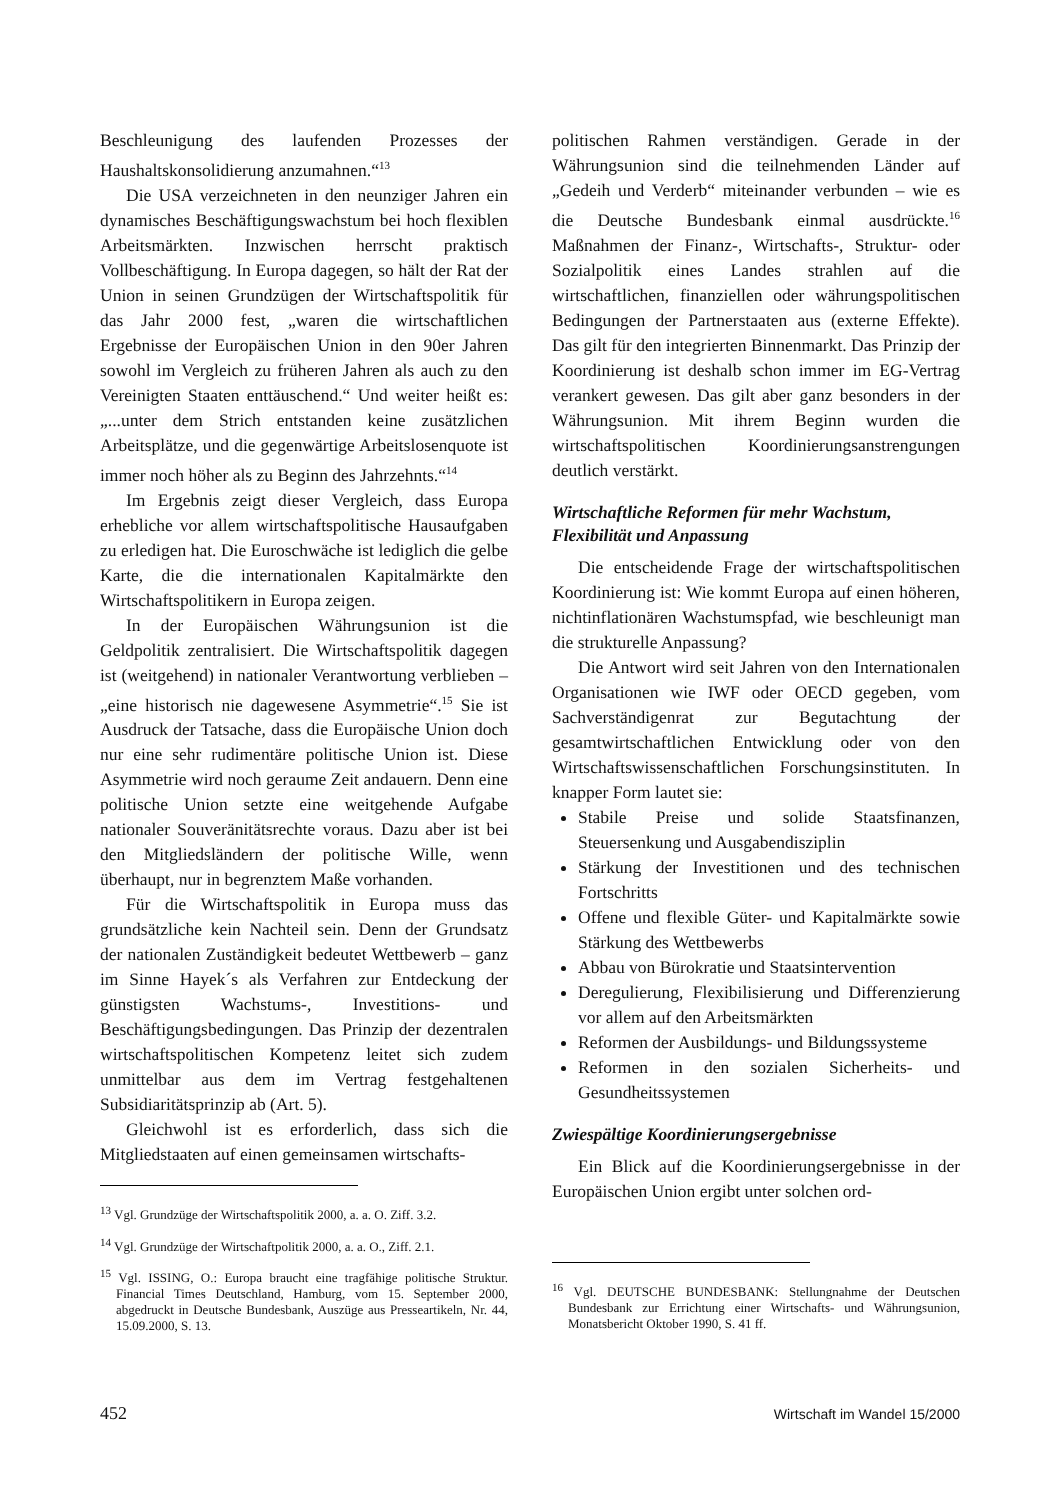Beschleunigung des laufenden Prozesses der Haushaltskonsolidierung anzumahnen.“<sup>13</sup>
Die USA verzeichneten in den neunziger Jahren ein dynamisches Beschäftigungswachstum bei hoch flexiblen Arbeitsmärkten. Inzwischen herrscht praktisch Vollbeschäftigung. In Europa dagegen, so hält der Rat der Union in seinen Grundzügen der Wirtschaftspolitik für das Jahr 2000 fest, „waren die wirtschaftlichen Ergebnisse der Europäischen Union in den 90er Jahren sowohl im Vergleich zu früheren Jahren als auch zu den Vereinigten Staaten enttäuschend.“ Und weiter heißt es: „...unter dem Strich entstanden keine zusätzlichen Arbeitsplätze, und die gegenwärtige Arbeitslosenquote ist immer noch höher als zu Beginn des Jahrzehnts.“<sup>14</sup>
Im Ergebnis zeigt dieser Vergleich, dass Europa erhebliche vor allem wirtschaftspolitische Hausaufgaben zu erledigen hat. Die Euroschwäche ist lediglich die gelbe Karte, die die internationalen Kapitalmärkte den Wirtschaftspolitikern in Europa zeigen.
In der Europäischen Währungsunion ist die Geldpolitik zentralisiert. Die Wirtschaftspolitik dagegen ist (weitgehend) in nationaler Verantwortung verblieben – „eine historisch nie dagewesene Asymmetrie“.<sup>15</sup> Sie ist Ausdruck der Tatsache, dass die Europäische Union doch nur eine sehr rudimentäre politische Union ist. Diese Asymmetrie wird noch geraume Zeit andauern. Denn eine politische Union setzte eine weitgehende Aufgabe nationaler Souveränitätsrechte voraus. Dazu aber ist bei den Mitgliedsländern der politische Wille, wenn überhaupt, nur in begrenztem Maße vorhanden.
Für die Wirtschaftspolitik in Europa muss das grundsätzliche kein Nachteil sein. Denn der Grundsatz der nationalen Zuständigkeit bedeutet Wettbewerb – ganz im Sinne Hayek´s als Verfahren zur Entdeckung der günstigsten Wachstums-, Investitions- und Beschäftigungsbedingungen. Das Prinzip der dezentralen wirtschaftspolitischen Kompetenz leitet sich zudem unmittelbar aus dem im Vertrag festgehaltenen Subsidiaritätsprinzip ab (Art. 5).
Gleichwohl ist es erforderlich, dass sich die Mitgliedstaaten auf einen gemeinsamen wirtschafts-
<sup>13</sup> Vgl. Grundzüge der Wirtschaftspolitik 2000, a. a. O. Ziff. 3.2.
<sup>14</sup> Vgl. Grundzüge der Wirtschaftpolitik 2000, a. a. O., Ziff. 2.1.
<sup>15</sup> Vgl. ISSING, O.: Europa braucht eine tragfähige politische Struktur. Financial Times Deutschland, Hamburg, vom 15. September 2000, abgedruckt in Deutsche Bundesbank, Auszüge aus Presseartikeln, Nr. 44, 15.09.2000, S. 13.
politischen Rahmen verständigen. Gerade in der Währungsunion sind die teilnehmenden Länder auf „Gedeih und Verderb“ miteinander verbunden – wie es die Deutsche Bundesbank einmal ausdrückte.<sup>16</sup> Maßnahmen der Finanz-, Wirtschafts-, Struktur- oder Sozialpolitik eines Landes strahlen auf die wirtschaftlichen, finanziellen oder währungspolitischen Bedingungen der Partnerstaaten aus (externe Effekte). Das gilt für den integrierten Binnenmarkt. Das Prinzip der Koordinierung ist deshalb schon immer im EG-Vertrag verankert gewesen. Das gilt aber ganz besonders in der Währungsunion. Mit ihrem Beginn wurden die wirtschaftspolitischen Koordinierungsanstrengungen deutlich verstärkt.
Wirtschaftliche Reformen für mehr Wachstum, Flexibilität und Anpassung
Die entscheidende Frage der wirtschaftspolitischen Koordinierung ist: Wie kommt Europa auf einen höheren, nichtinflationären Wachstumspfad, wie beschleunigt man die strukturelle Anpassung?
Die Antwort wird seit Jahren von den Internationalen Organisationen wie IWF oder OECD gegeben, vom Sachverständigenrat zur Begutachtung der gesamtwirtschaftlichen Entwicklung oder von den Wirtschaftswissenschaftlichen Forschungsinstituten. In knapper Form lautet sie:
Stabile Preise und solide Staatsfinanzen, Steuersenkung und Ausgabendisziplin
Stärkung der Investitionen und des technischen Fortschritts
Offene und flexible Güter- und Kapitalmärkte sowie Stärkung des Wettbewerbs
Abbau von Bürokratie und Staatsintervention
Deregulierung, Flexibilisierung und Differenzierung vor allem auf den Arbeitsmärkten
Reformen der Ausbildungs- und Bildungssysteme
Reformen in den sozialen Sicherheits- und Gesundheitssystemen
Zwiespältige Koordinierungsergebnisse
Ein Blick auf die Koordinierungsergebnisse in der Europäischen Union ergibt unter solchen ord-
<sup>16</sup> Vgl. DEUTSCHE BUNDESBANK: Stellungnahme der Deutschen Bundesbank zur Errichtung einer Wirtschafts- und Währungsunion, Monatsbericht Oktober 1990, S. 41 ff.
452 Wirtschaft im Wandel 15/2000